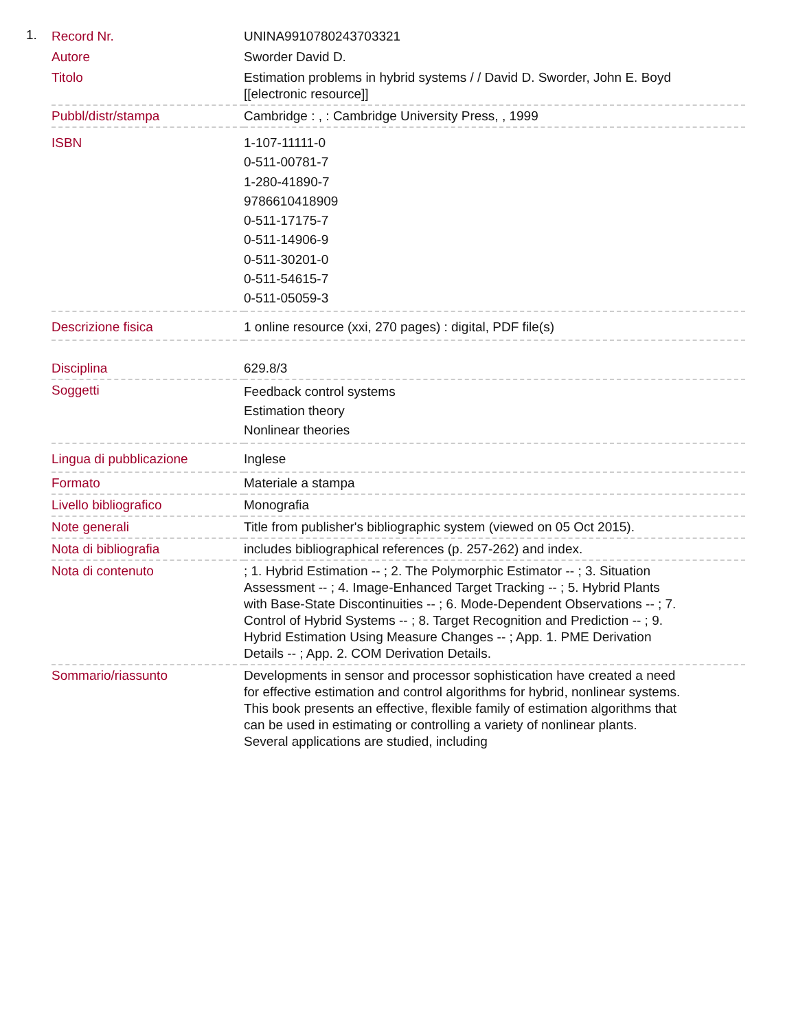1.
| Record Nr. | UNINA9910780243703321 |
| Autore | Sworder David D. |
| Titolo | Estimation problems in hybrid systems / / David D. Sworder, John E. Boyd [[electronic resource]] |
| Pubbl/distr/stampa | Cambridge : , : Cambridge University Press, , 1999 |
| ISBN | 1-107-11111-0 0-511-00781-7 1-280-41890-7 9786610418909 0-511-17175-7 0-511-14906-9 0-511-30201-0 0-511-54615-7 0-511-05059-3 |
| Descrizione fisica | 1 online resource (xxi, 270 pages) : digital, PDF file(s) |
| Disciplina | 629.8/3 |
| Soggetti | Feedback control systems Estimation theory Nonlinear theories |
| Lingua di pubblicazione | Inglese |
| Formato | Materiale a stampa |
| Livello bibliografico | Monografia |
| Note generali | Title from publisher's bibliographic system (viewed on 05 Oct 2015). |
| Nota di bibliografia | includes bibliographical references (p. 257-262) and index. |
| Nota di contenuto | ; 1. Hybrid Estimation -- ; 2. The Polymorphic Estimator -- ; 3. Situation Assessment -- ; 4. Image-Enhanced Target Tracking -- ; 5. Hybrid Plants with Base-State Discontinuities -- ; 6. Mode-Dependent Observations -- ; 7. Control of Hybrid Systems -- ; 8. Target Recognition and Prediction -- ; 9. Hybrid Estimation Using Measure Changes -- ; App. 1. PME Derivation Details -- ; App. 2. COM Derivation Details. |
| Sommario/riassunto | Developments in sensor and processor sophistication have created a need for effective estimation and control algorithms for hybrid, nonlinear systems. This book presents an effective, flexible family of estimation algorithms that can be used in estimating or controlling a variety of nonlinear plants. Several applications are studied, including |